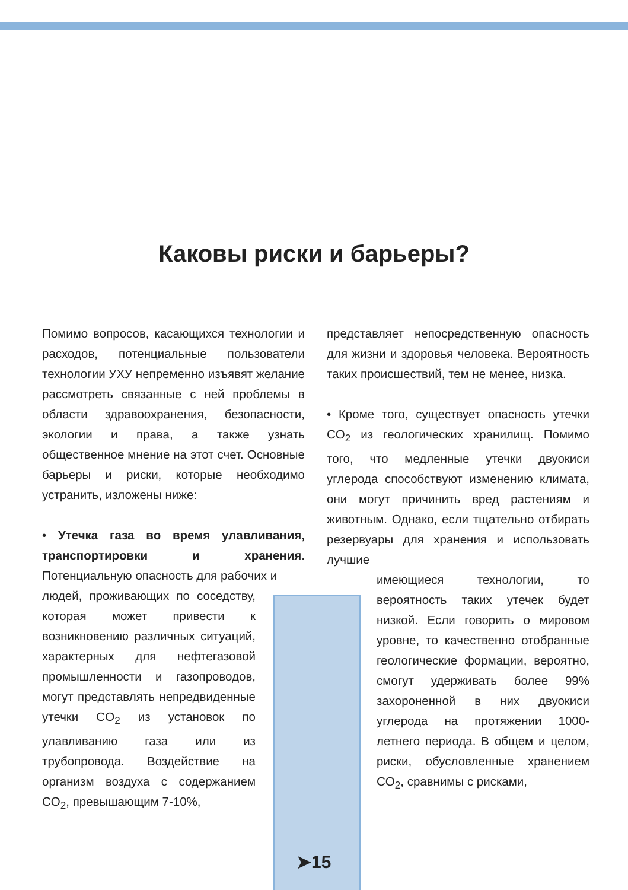Каковы риски и барьеры?
Помимо вопросов, касающихся технологии и расходов, потенциальные пользователи технологии УХУ непременно изъявят желание рассмотреть связанные с ней проблемы в области здравоохранения, безопасности, экологии и права, а также узнать общественное мнение на этот счет. Основные барьеры и риски, которые необходимо устранить, изложены ниже:
• Утечка газа во время улавливания, транспортировки и хранения. Потенциальную опасность для рабочих и
людей, проживающих по соседству, которая может привести к возникновению различных ситуаций, характерных для нефтегазовой промышленности и газопроводов, могут представлять непредвиденные утечки CO<sub>2</sub> из установок по улавливанию газа или из трубопровода. Воздействие на организм воздуха с содержанием CO<sub>2</sub>, превышающим 7-10%,
представляет непосредственную опасность для жизни и здоровья человека. Вероятность таких происшествий, тем не менее, низка.
• Кроме того, существует опасность утечки CO<sub>2</sub> из геологических хранилищ. Помимо того, что медленные утечки двуокиси углерода способствуют изменению климата, они могут причинить вред растениям и животным. Однако, если тщательно отбирать резервуары для хранения и использовать лучшие
имеющиеся технологии, то вероятность таких утечек будет низкой. Если говорить о мировом уровне, то качественно отобранные геологические формации, вероятно, смогут удерживать более 99% захороненной в них двуокиси углерода на протяжении 1000-летнего периода. В общем и целом, риски, обусловленные хранением CO<sub>2</sub>, сравнимы с рисками,
➤15